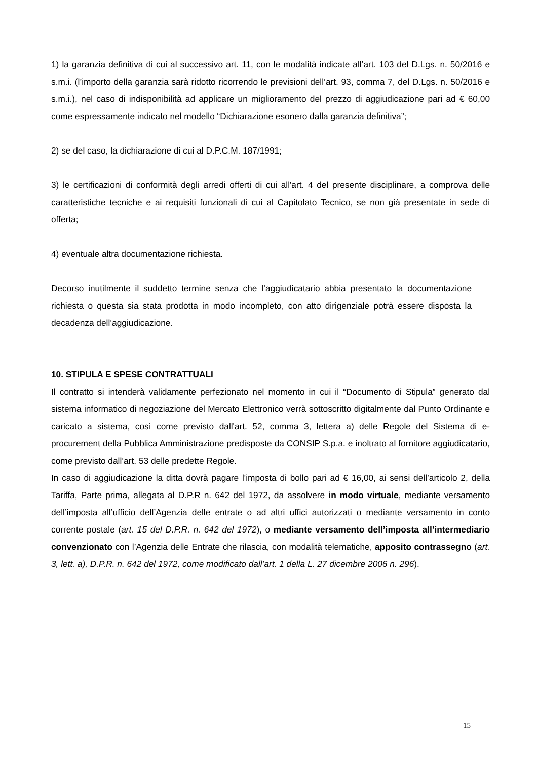1) la garanzia definitiva di cui al successivo art. 11, con le modalità indicate all’art. 103 del D.Lgs. n. 50/2016 e s.m.i. (l’importo della garanzia sarà ridotto ricorrendo le previsioni dell’art. 93, comma 7, del D.Lgs. n. 50/2016 e s.m.i.), nel caso di indisponibilità ad applicare un miglioramento del prezzo di aggiudicazione pari ad € 60,00 come espressamente indicato nel modello “Dichiarazione esonero dalla garanzia definitiva”;
2) se del caso, la dichiarazione di cui al D.P.C.M. 187/1991;
3) le certificazioni di conformità degli arredi offerti di cui all'art. 4 del presente disciplinare, a comprova delle caratteristiche tecniche e ai requisiti funzionali di cui al Capitolato Tecnico, se non già presentate in sede di offerta;
4) eventuale altra documentazione richiesta.
Decorso inutilmente il suddetto termine senza che l’aggiudicatario abbia presentato la documentazione richiesta o questa sia stata prodotta in modo incompleto, con atto dirigenziale potrà essere disposta la decadenza dell’aggiudicazione.
10. STIPULA E SPESE CONTRATTUALI
Il contratto si intenderà validamente perfezionato nel momento in cui il “Documento di Stipula” generato dal sistema informatico di negoziazione del Mercato Elettronico verrà sottoscritto digitalmente dal Punto Ordinante e caricato a sistema, così come previsto dall'art. 52, comma 3, lettera a) delle Regole del Sistema di e-procurement della Pubblica Amministrazione predisposte da CONSIP S.p.a. e inoltrato al fornitore aggiudicatario, come previsto dall’art. 53 delle predette Regole.
In caso di aggiudicazione la ditta dovrà pagare l'imposta di bollo pari ad € 16,00, ai sensi dell’articolo 2, della Tariffa, Parte prima, allegata al D.P.R n. 642 del 1972, da assolvere in modo virtuale, mediante versamento dell’imposta all’ufficio dell’Agenzia delle entrate o ad altri uffici autorizzati o mediante versamento in conto corrente postale (art. 15 del D.P.R. n. 642 del 1972), o mediante versamento dell’imposta all’intermediario convenzionato con l’Agenzia delle Entrate che rilascia, con modalità telematiche, apposito contrassegno (art. 3, lett. a), D.P.R. n. 642 del 1972, come modificato dall’art. 1 della L. 27 dicembre 2006 n. 296).
15